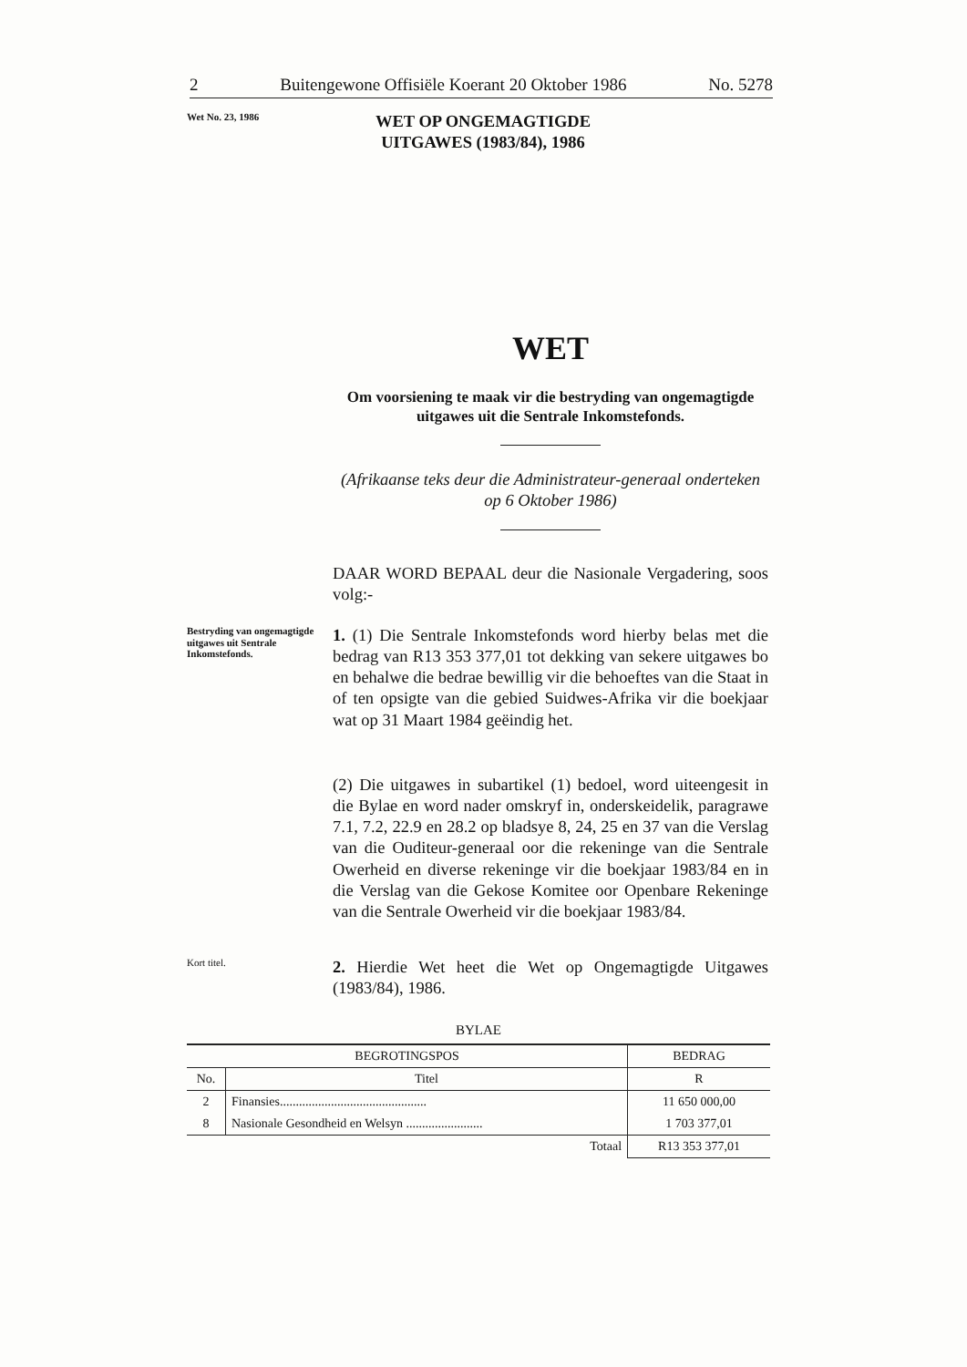2 Buitengewone Offisiële Koerant 20 Oktober 1986 No. 5278
Wet No. 23, 1986
WET OP ONGEMAGTIGDE
UITGAWES (1983/84), 1986
WET
Om voorsiening te maak vir die bestryding van ongemagtigde uitgawes uit die Sentrale Inkomstefonds.
(Afrikaanse teks deur die Administrateur-generaal onderteken op 6 Oktober 1986)
DAAR WORD BEPAAL deur die Nasionale Vergadering, soos volg:-
Bestryding van ongemagtigde uitgawes uit Sentrale Inkomstefonds.
1. (1) Die Sentrale Inkomstefonds word hierby belas met die bedrag van R13 353 377,01 tot dekking van sekere uitgawes bo en behalwe die bedrae bewillig vir die behoeftes van die Staat in of ten opsigte van die gebied Suidwes-Afrika vir die boekjaar wat op 31 Maart 1984 geëindig het.
(2) Die uitgawes in subartikel (1) bedoel, word uiteengesit in die Bylae en word nader omskryf in, onderskeidelik, paragrawe 7.1, 7.2, 22.9 en 28.2 op bladsye 8, 24, 25 en 37 van die Verslag van die Ouditeur-generaal oor die rekeninge van die Sentrale Owerheid en diverse rekeninge vir die boekjaar 1983/84 en in die Verslag van die Gekose Komitee oor Openbare Rekeninge van die Sentrale Owerheid vir die boekjaar 1983/84.
Kort titel.
2. Hierdie Wet heet die Wet op Ongemagtigde Uitgawes (1983/84), 1986.
BYLAE
| BEGROTINGSPOS | | BEDRAG |
| --- | --- | --- |
| No. | Titel | R |
| 2 | Finansies.............................................. | 11 650 000,00 |
| 8 | Nasionale Gesondheid en Welsyn ........................ | 1 703 377,01 |
| | Totaal | R13 353 377,01 |